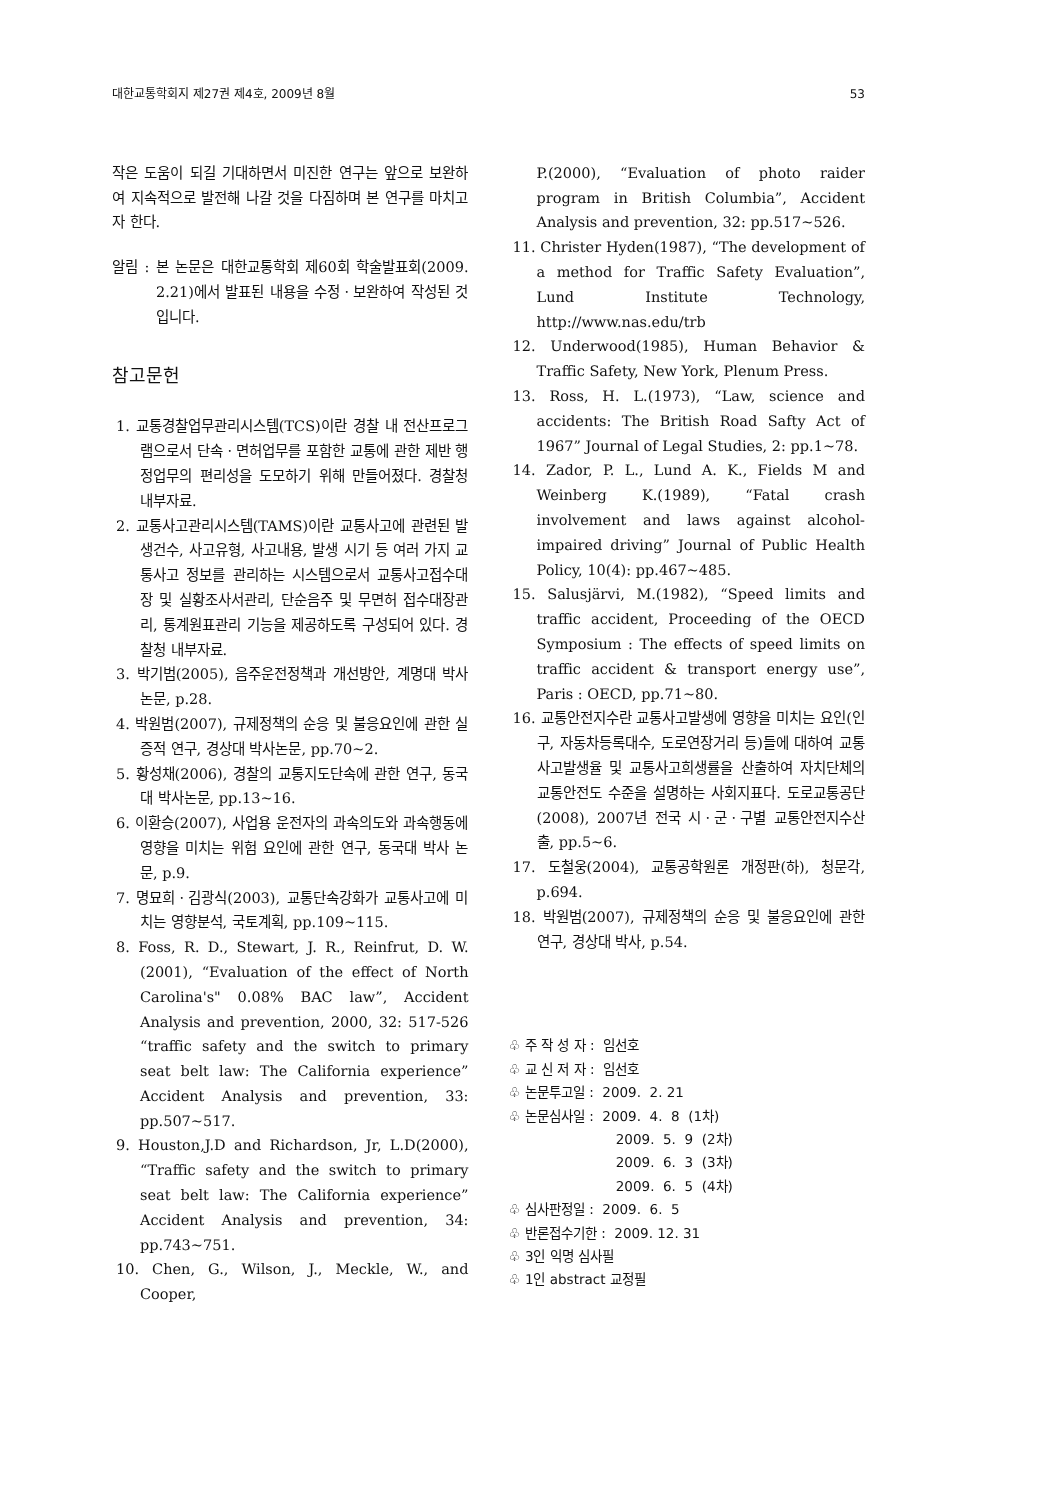대한교통학회지 제27권 제4호, 2009년 8월 53
작은 도움이 되길 기대하면서 미진한 연구는 앞으로 보완하여 지속적으로 발전해 나갈 것을 다짐하며 본 연구를 마치고자 한다.
알림 : 본 논문은 대한교통학회 제60회 학술발표회(2009. 2.21)에서 발표된 내용을 수정ㆍ보완하여 작성된 것입니다.
참고문헌
1. 교통경찰업무관리시스템(TCS)이란 경찰 내 전산프로그램으로서 단속ㆍ면허업무를 포함한 교통에 관한 제반 행정업무의 편리성을 도모하기 위해 만들어졌다. 경찰청 내부자료.
2. 교통사고관리시스템(TAMS)이란 교통사고에 관련된 발생건수, 사고유형, 사고내용, 발생 시기 등 여러 가지 교통사고 정보를 관리하는 시스템으로서 교통사고접수대장 및 실황조사서관리, 단순음주 및 무면허 접수대장관리, 통계원표관리 기능을 제공하도록 구성되어 있다. 경찰청 내부자료.
3. 박기범(2005), 음주운전정책과 개선방안, 계명대 박사 논문, p.28.
4. 박원범(2007), 규제정책의 순응 및 불응요인에 관한 실증적 연구, 경상대 박사논문, pp.70~2.
5. 황성채(2006), 경찰의 교통지도단속에 관한 연구, 동국대 박사논문, pp.13~16.
6. 이환승(2007), 사업용 운전자의 과속의도와 과속행동에 영향을 미치는 위험 요인에 관한 연구, 동국대 박사 논문, p.9.
7. 명묘희ㆍ김광식(2003), 교통단속강화가 교통사고에 미치는 영향분석, 국토계획, pp.109~115.
8. Foss, R. D., Stewart, J. R., Reinfrut, D. W.(2001), “Evaluation of the effect of North Carolina's" 0.08% BAC law”, Accident Analysis and prevention, 2000, 32: 517-526 “traffic safety and the switch to primary seat belt law: The California experience” Accident Analysis and prevention, 33: pp.507~517.
9. Houston,J.D and Richardson, Jr, L.D(2000), “Traffic safety and the switch to primary seat belt law: The California experience” Accident Analysis and prevention, 34: pp.743~751.
10. Chen, G., Wilson, J., Meckle, W., and Cooper,
P.(2000), “Evaluation of photo raider program in British Columbia”, Accident Analysis and prevention, 32: pp.517~526.
11. Christer Hyden(1987), “The development of a method for Traffic Safety Evaluation”, Lund Institute Technology, http://www.nas.edu/trb
12. Underwood(1985), Human Behavior & Traffic Safety, New York, Plenum Press.
13. Ross, H. L.(1973), “Law, science and accidents: The British Road Safty Act of 1967” Journal of Legal Studies, 2: pp.1~78.
14. Zador, P. L., Lund A. K., Fields M and Weinberg K.(1989), “Fatal crash involvement and laws against alcohol- impaired driving” Journal of Public Health Policy, 10(4): pp.467~485.
15. Salusjärvi, M.(1982), “Speed limits and traffic accident, Proceeding of the OECD Symposium : The effects of speed limits on traffic accident & transport energy use”, Paris : OECD, pp.71~80.
16. 교통안전지수란 교통사고발생에 영향을 미치는 요인(인구, 자동차등록대수, 도로연장거리 등)들에 대하여 교통사고발생율 및 교통사고희생률을 산출하여 자치단체의 교통안전도 수준을 설명하는 사회지표다. 도로교통공단(2008), 2007년 전국 시ㆍ군ㆍ구별 교통안전지수산출, pp.5~6.
17. 도철웅(2004), 교통공학원론 개정판(하), 청문각, p.694.
18. 박원범(2007), 규제정책의 순응 및 불응요인에 관한 연구, 경상대 박사, p.54.
♧ 주 작 성 자 : 임선호
♧ 교 신 저 자 : 임선호
♧ 논문투고일 : 2009. 2. 21
♧ 논문심사일 : 2009. 4. 8 (1차)
2009. 5. 9 (2차)
2009. 6. 3 (3차)
2009. 6. 5 (4차)
♧ 심사판정일 : 2009. 6. 5
♧ 반론접수기한 : 2009. 12. 31
♧ 3인 익명 심사필
♧ 1인 abstract 교정필